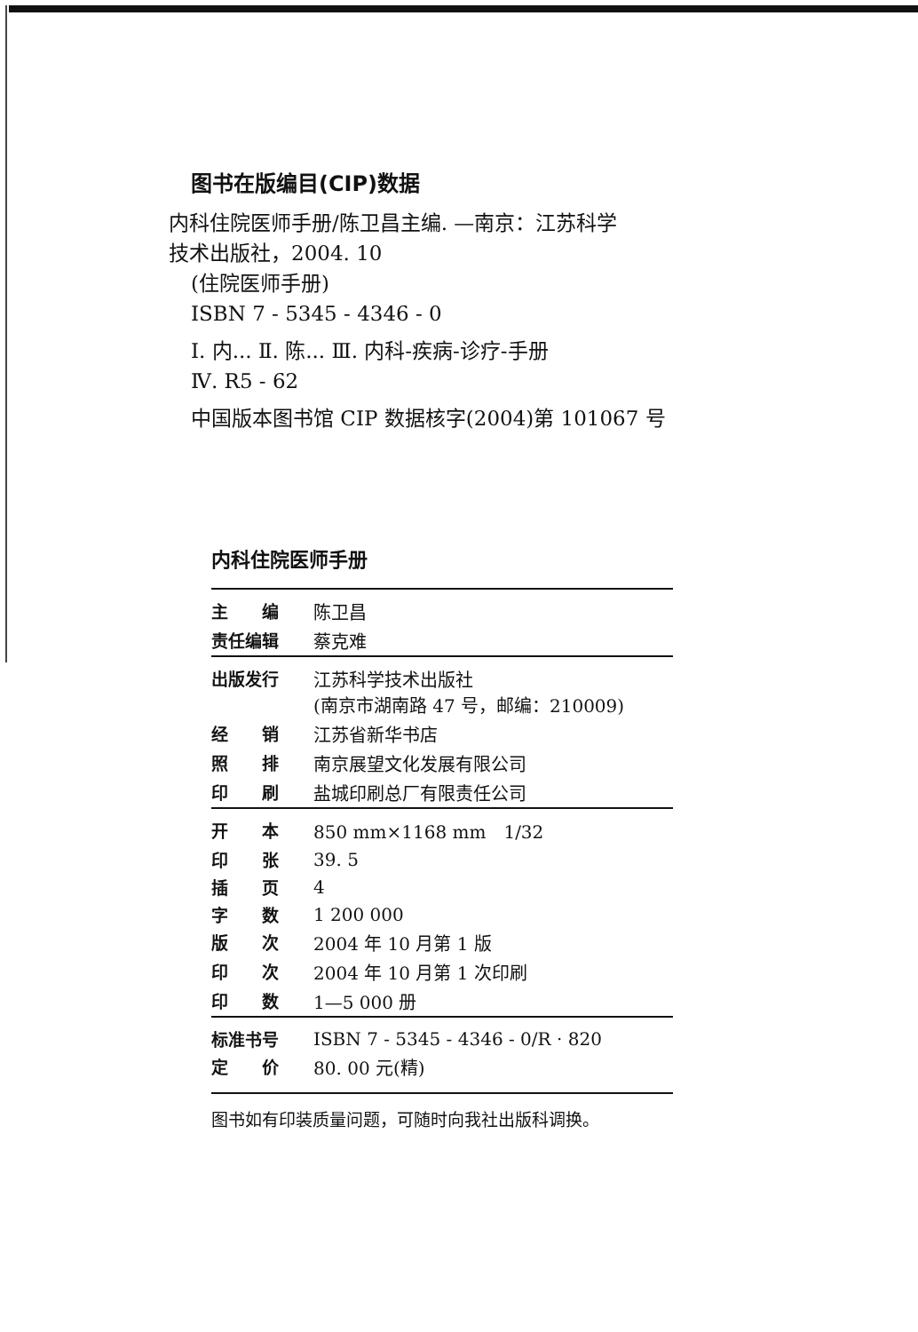图书在版编目(CIP)数据
内科住院医师手册/陈卫昌主编. —南京：江苏科学
技术出版社，2004. 10
(住院医师手册)
ISBN 7 - 5345 - 4346 - 0
Ⅰ. 内... Ⅱ. 陈... Ⅲ. 内科-疾病-诊疗-手册
Ⅳ. R5 - 62
中国版本图书馆 CIP 数据核字(2004)第 101067 号
内科住院医师手册
| 主 编 | 陈卫昌 |
| 责任编辑 | 蔡克难 |
| 出版发行 | 江苏科学技术出版社 (南京市湖南路 47 号，邮编：210009) |
| 经 销 | 江苏省新华书店 |
| 照 排 | 南京展望文化发展有限公司 |
| 印 刷 | 盐城印刷总厂有限责任公司 |
| 开 本 | 850 mm×1168 mm 1/32 |
| 印 张 | 39. 5 |
| 插 页 | 4 |
| 字 数 | 1 200 000 |
| 版 次 | 2004 年 10 月第 1 版 |
| 印 次 | 2004 年 10 月第 1 次印刷 |
| 印 数 | 1—5 000 册 |
| 标准书号 | ISBN 7 - 5345 - 4346 - 0/R · 820 |
| 定 价 | 80. 00 元(精) |
图书如有印装质量问题，可随时向我社出版科调换。